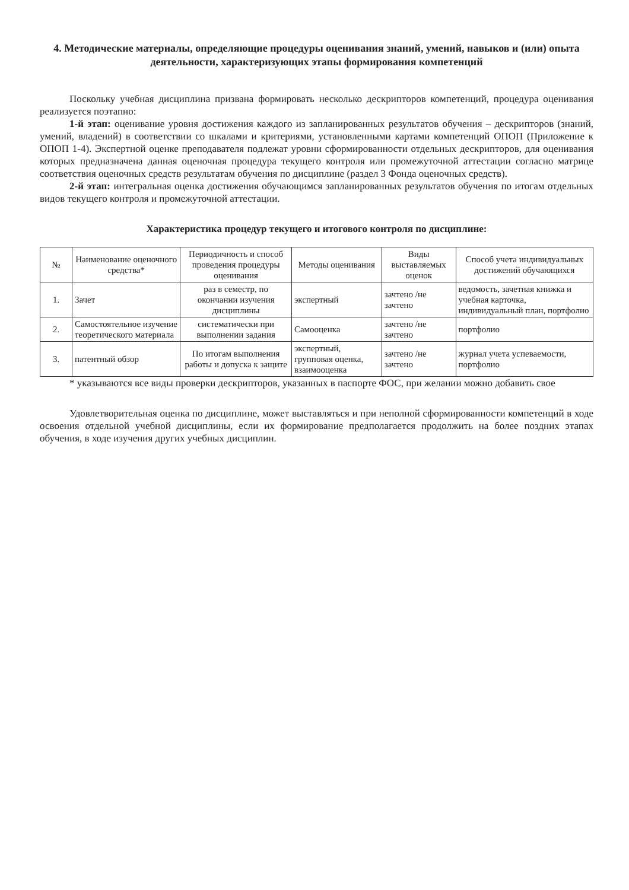4. Методические материалы, определяющие процедуры оценивания знаний, умений, навыков и (или) опыта деятельности, характеризующих этапы формирования компетенций
Поскольку учебная дисциплина призвана формировать несколько дескрипторов компетенций, процедура оценивания реализуется поэтапно:
1-й этап: оценивание уровня достижения каждого из запланированных результатов обучения – дескрипторов (знаний, умений, владений) в соответствии со шкалами и критериями, установленными картами компетенций ОПОП (Приложение к ОПОП 1-4). Экспертной оценке преподавателя подлежат уровни сформированности отдельных дескрипторов, для оценивания которых предназначена данная оценочная процедура текущего контроля или промежуточной аттестации согласно матрице соответствия оценочных средств результатам обучения по дисциплине (раздел 3 Фонда оценочных средств).
2-й этап: интегральная оценка достижения обучающимся запланированных результатов обучения по итогам отдельных видов текущего контроля и промежуточной аттестации.
Характеристика процедур текущего и итогового контроля по дисциплине:
| № | Наименование оценочного средства* | Периодичность и способ проведения процедуры оценивания | Методы оценивания | Виды выставляемых оценок | Способ учета индивидуальных достижений обучающихся |
| --- | --- | --- | --- | --- | --- |
| 1. | Зачет | раз в семестр, по окончании изучения дисциплины | экспертный | зачтено /не зачтено | ведомость, зачетная книжка и учебная карточка, индивидуальный план, портфолио |
| 2. | Самостоятельное изучение теоретического материала | систематически при выполнении задания | Самооценка | зачтено /не зачтено | портфолио |
| 3. | патентный обзор | По итогам выполнения работы и допуска к защите | экспертный, групповая оценка, взаимооценка | зачтено /не зачтено | журнал учета успеваемости, портфолио |
* указываются все виды проверки дескрипторов, указанных в паспорте ФОС, при желании можно добавить свое
Удовлетворительная оценка по дисциплине, может выставляться и при неполной сформированности компетенций в ходе освоения отдельной учебной дисциплины, если их формирование предполагается продолжить на более поздних этапах обучения, в ходе изучения других учебных дисциплин.